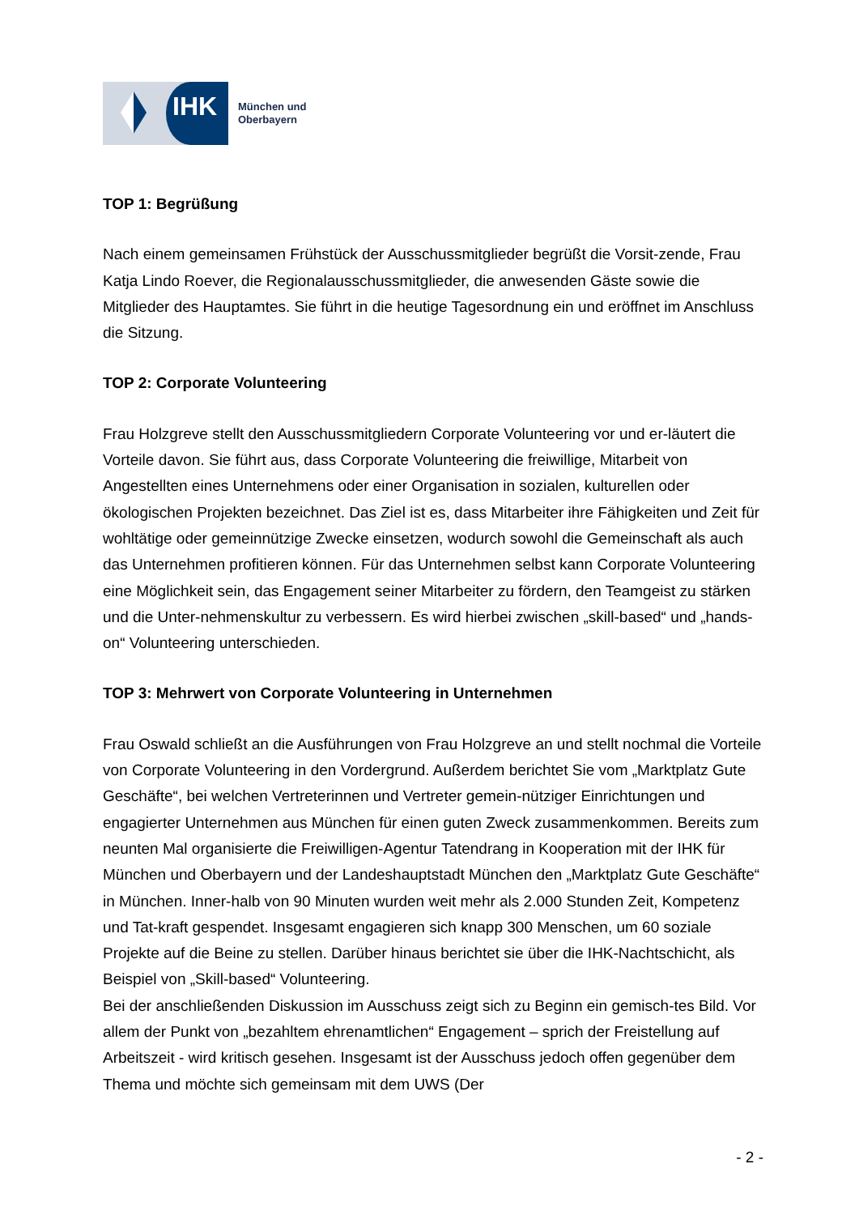IHK
München und
Oberbayern
TOP 1: Begrüßung
Nach einem gemeinsamen Frühstück der Ausschussmitglieder begrüßt die Vorsit-zende, Frau Katja Lindo Roever, die Regionalausschussmitglieder, die anwesenden Gäste sowie die Mitglieder des Hauptamtes. Sie führt in die heutige Tagesordnung ein und eröffnet im Anschluss die Sitzung.
TOP 2: Corporate Volunteering
Frau Holzgreve stellt den Ausschussmitgliedern Corporate Volunteering vor und er-läutert die Vorteile davon. Sie führt aus, dass Corporate Volunteering die freiwillige, Mitarbeit von Angestellten eines Unternehmens oder einer Organisation in sozialen, kulturellen oder ökologischen Projekten bezeichnet. Das Ziel ist es, dass Mitarbeiter ihre Fähigkeiten und Zeit für wohltätige oder gemeinnützige Zwecke einsetzen, wodurch sowohl die Gemeinschaft als auch das Unternehmen profitieren können. Für das Unternehmen selbst kann Corporate Volunteering eine Möglichkeit sein, das Engagement seiner Mitarbeiter zu fördern, den Teamgeist zu stärken und die Unter-nehmenskultur zu verbessern. Es wird hierbei zwischen „skill-based“ und „hands-on“ Volunteering unterschieden.
TOP 3: Mehrwert von Corporate Volunteering in Unternehmen
Frau Oswald schließt an die Ausführungen von Frau Holzgreve an und stellt nochmal die Vorteile von Corporate Volunteering in den Vordergrund. Außerdem berichtet Sie vom „Marktplatz Gute Geschäfte“, bei welchen Vertreterinnen und Vertreter gemein-nütziger Einrichtungen und engagierter Unternehmen aus München für einen guten Zweck zusammenkommen. Bereits zum neunten Mal organisierte die Freiwilligen-Agentur Tatendrang in Kooperation mit der IHK für München und Oberbayern und der Landeshauptstadt München den „Marktplatz Gute Geschäfte“ in München. Inner-halb von 90 Minuten wurden weit mehr als 2.000 Stunden Zeit, Kompetenz und Tat-kraft gespendet. Insgesamt engagieren sich knapp 300 Menschen, um 60 soziale Projekte auf die Beine zu stellen. Darüber hinaus berichtet sie über die IHK-Nachtschicht, als Beispiel von „Skill-based“ Volunteering.
Bei der anschließenden Diskussion im Ausschuss zeigt sich zu Beginn ein gemisch-tes Bild. Vor allem der Punkt von „bezahltem ehrenamtlichen“ Engagement – sprich der Freistellung auf Arbeitszeit - wird kritisch gesehen. Insgesamt ist der Ausschuss jedoch offen gegenüber dem Thema und möchte sich gemeinsam mit dem UWS (Der
- 2 -